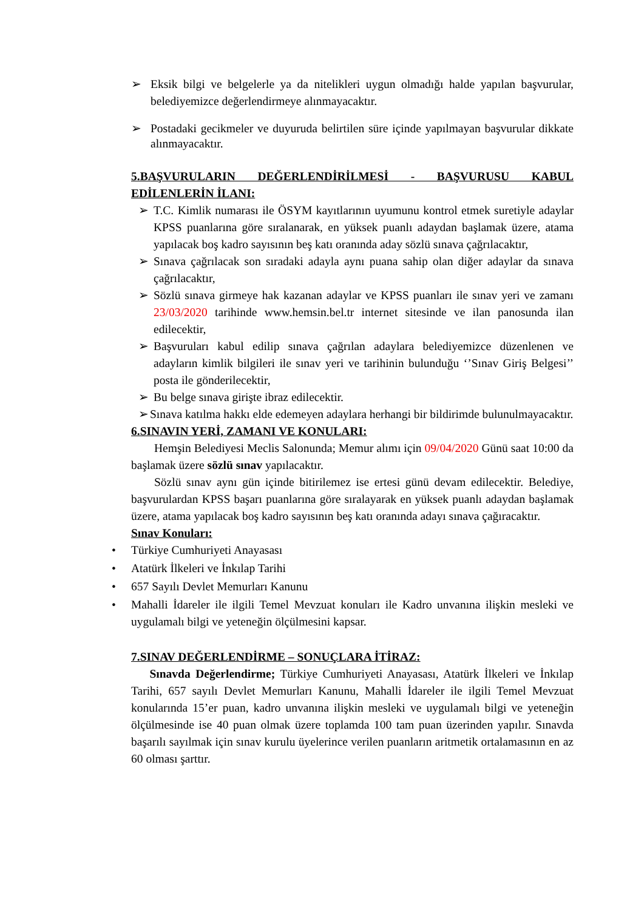➢ Eksik bilgi ve belgelerle ya da nitelikleri uygun olmadığı halde yapılan başvurular, belediyemizce değerlendirmeye alınmayacaktır.
➢ Postadaki gecikmeler ve duyuruda belirtilen süre içinde yapılmayan başvurular dikkate alınmayacaktır.
5.BAŞVURULARIN DEĞERLENDİRİLMESİ - BAŞVURUSU KABUL EDİLENLERİN İLANI:
➢ T.C. Kimlik numarası ile ÖSYM kayıtlarının uyumunu kontrol etmek suretiyle adaylar KPSS puanlarına göre sıralanarak, en yüksek puanlı adaydan başlamak üzere, atama yapılacak boş kadro sayısının beş katı oranında aday sözlü sınava çağrılacaktır,
➢ Sınava çağrılacak son sıradaki adayla aynı puana sahip olan diğer adaylar da sınava çağrılacaktır,
➢ Sözlü sınava girmeye hak kazanan adaylar ve KPSS puanları ile sınav yeri ve zamanı 23/03/2020 tarihinde www.hemsin.bel.tr internet sitesinde ve ilan panosunda ilan edilecektir,
➢ Başvuruları kabul edilip sınava çağrılan adaylara belediyemizce düzenlenen ve adayların kimlik bilgileri ile sınav yeri ve tarihinin bulunduğu ‘’Sınav Giriş Belgesi’’ posta ile gönderilecektir,
➢ Bu belge sınava girişte ibraz edilecektir.
➢ Sınava katılma hakkı elde edemeyen adaylara herhangi bir bildirimde bulunulmayacaktır.
6.SINAVIN YERİ, ZAMANI VE KONULARI:
Hemşin Belediyesi Meclis Salonunda; Memur alımı için 09/04/2020 Günü saat 10:00 da başlamak üzere sözlü sınav yapılacaktır.
Sözlü sınav aynı gün içinde bitirilemez ise ertesi günü devam edilecektir. Belediye, başvurulardan KPSS başarı puanlarına göre sıralayarak en yüksek puanlı adaydan başlamak üzere, atama yapılacak boş kadro sayısının beş katı oranında adayı sınava çağıracaktır.
Sınav Konuları:
• Türkiye Cumhuriyeti Anayasası
• Atatürk İlkeleri ve İnkılap Tarihi
• 657 Sayılı Devlet Memurları Kanunu
• Mahalli İdareler ile ilgili Temel Mevzuat konuları ile Kadro unvanına ilişkin mesleki ve uygulamalı bilgi ve yeteneğin ölçülmesini kapsar.
7.SINAV DEĞERLENDİRME – SONUÇLARA İTİRAZ:
Sınavda Değerlendirme; Türkiye Cumhuriyeti Anayasası, Atatürk İlkeleri ve İnkılap Tarihi, 657 sayılı Devlet Memurları Kanunu, Mahalli İdareler ile ilgili Temel Mevzuat konularında 15’er puan, kadro unvanına ilişkin mesleki ve uygulamalı bilgi ve yeteneğin ölçülmesinde ise 40 puan olmak üzere toplamda 100 tam puan üzerinden yapılır. Sınavda başarılı sayılmak için sınav kurulu üyelerince verilen puanların aritmetik ortalamasının en az 60 olması şarttır.